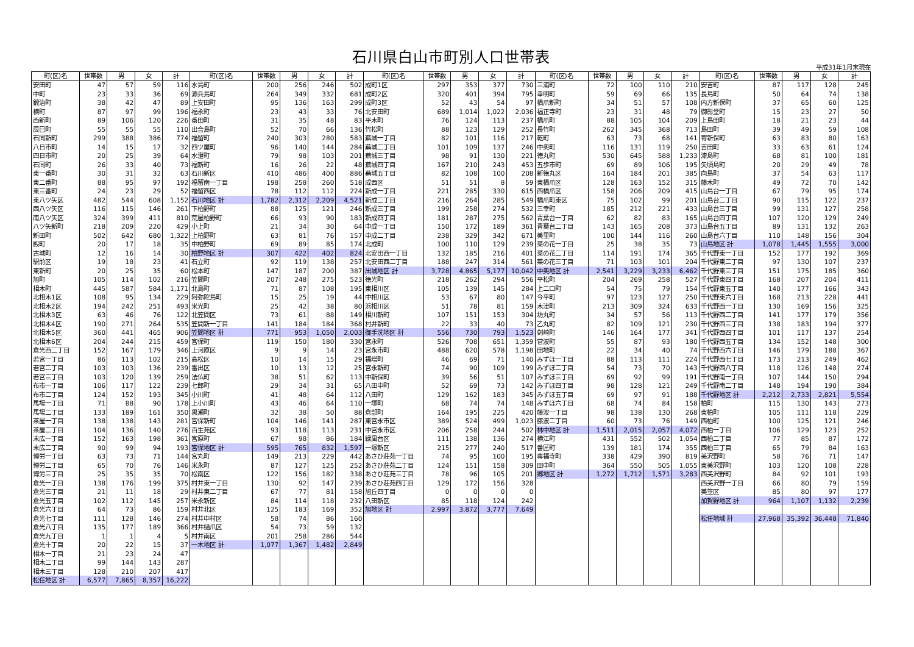石川県白山市町別人口世帯表
平成31年1月末現在
| 町(区)名 | 世帯数 | 男 | 女 | 計 | 町(区)名 | 世帯数 | 男 | 女 | 計 | 町(区)名 | 世帯数 | 男 | 女 | 計 | 町(区)名 | 世帯数 | 男 | 女 | 計 | 町(区)名 | 世帯数 | 男 | 女 | 計 |
| --- | --- | --- | --- | --- | --- | --- | --- | --- | --- | --- | --- | --- | --- | --- | --- | --- | --- | --- | --- | --- | --- | --- | --- | --- |
| 安田町 | 47 | 57 | 59 | 116 | 水島町 | 200 | 256 | 246 | 502 | 成町1区 | 297 | 353 | 377 | 730 | 三浦町 | 72 | 100 | 110 | 210 | 安吉町 | 87 | 117 | 128 | 245 |
| 中町 | 23 | 33 | 36 | 69 | 源兵島町 | 264 | 349 | 332 | 681 | 成町2区 | 320 | 401 | 394 | 795 | 幸明町 | 59 | 69 | 66 | 135 | 長島町 | 50 | 64 | 74 | 138 |
| 鍛治町 | 38 | 42 | 47 | 89 | 上安田町 | 95 | 136 | 163 | 299 | 成町3区 | 52 | 43 | 54 | 97 | 橋爪新町 | 34 | 51 | 57 | 108 | 内方新保町 | 37 | 65 | 60 | 125 |
| 横町 | 87 | 97 | 99 | 196 | 福永町 | 23 | 43 | 33 | 76 | 北安田町 | 689 | 1,014 | 1,022 | 2,036 | 福正寺町 | 23 | 31 | 48 | 79 | 御影堂町 | 15 | 23 | 27 | 50 |
| 西新町 | 89 | 106 | 120 | 226 | 番田町 | 31 | 35 | 48 | 83 | 平木町 | 76 | 124 | 113 | 237 | 橋爪町 | 88 | 105 | 104 | 209 | 上島田町 | 18 | 21 | 23 | 44 |
| 辰巳町 | 55 | 55 | 55 | 110 | 出合島町 | 52 | 70 | 66 | 136 | 竹松町 | 88 | 123 | 129 | 252 | 長竹町 | 262 | 345 | 368 | 713 | 島田町 | 39 | 49 | 59 | 108 |
| 石同新町 | 299 | 388 | 386 | 774 | 福留町 | 240 | 303 | 280 | 583 | 蕪城一丁目 | 82 | 101 | 116 | 217 | 乾町 | 63 | 73 | 68 | 141 | 寄新保町 | 63 | 83 | 80 | 163 |
| 八日市町 | 14 | 15 | 17 | 32 | 四ツ屋町 | 96 | 140 | 144 | 284 | 蕪城二丁目 | 101 | 109 | 137 | 246 | 中奥町 | 116 | 131 | 119 | 250 | 吉田町 | 33 | 63 | 61 | 124 |
| 四日市町 | 20 | 25 | 39 | 64 | 水澄町 | 79 | 98 | 103 | 201 | 蕪城三丁目 | 98 | 91 | 130 | 221 | 徳丸町 | 530 | 645 | 588 | 1,233 | 漆島町 | 68 | 81 | 100 | 181 |
| 石同町 | 26 | 33 | 40 | 73 | 福新町 | 16 | 26 | 22 | 48 | 蕪城四丁目 | 167 | 210 | 243 | 453 | 五歩市町 | 69 | 89 | 106 | 195 | 矢頃島町 | 20 | 29 | 49 | 78 |
| 東一番町 | 30 | 31 | 32 | 63 | 石川新区 | 410 | 486 | 400 | 886 | 蕪城五丁目 | 82 | 108 | 100 | 208 | 新徳丸区 | 164 | 184 | 201 | 385 | 向島町 | 37 | 54 | 63 | 117 |
| 東二番町 | 88 | 95 | 97 | 192 | 福留南一丁目 | 198 | 258 | 260 | 518 | 成西区 | 51 | 51 | 8 | 59 | 東橋爪区 | 128 | 163 | 152 | 315 | 藤木町 | 49 | 72 | 70 | 142 |
| 東三番町 | 24 | 23 | 29 | 52 | 福留西区 | 78 | 112 | 112 | 224 | 新成一丁目 | 221 | 285 | 330 | 615 | 西橋爪区 | 158 | 206 | 209 | 415 | 山島台一丁目 | 67 | 79 | 95 | 174 |
| 東八ツ矢区 | 482 | 544 | 608 | 1,152 | 石川地区 計 | 1,782 | 2,312 | 2,209 | 4,521 | 新成二丁目 | 216 | 264 | 285 | 549 | 橋爪町東区 | 75 | 102 | 99 | 201 | 山島台二丁目 | 90 | 115 | 122 | 237 |
| 西八ツ矢区 | 116 | 115 | 146 | 261 | 下柏野町 | 88 | 125 | 121 | 246 | 新成三丁目 | 199 | 258 | 274 | 532 | 三幸町 | 185 | 212 | 221 | 433 | 山島台三丁目 | 99 | 131 | 127 | 258 |
| 南八ツ矢区 | 324 | 399 | 411 | 810 | 荒屋柏野町 | 66 | 93 | 90 | 183 | 新成四丁目 | 181 | 287 | 275 | 562 | 青葉台一丁目 | 62 | 82 | 83 | 165 | 山島台四丁目 | 107 | 120 | 129 | 249 |
| 八ツ矢新町 | 218 | 209 | 220 | 429 | 小上町 | 21 | 34 | 30 | 64 | 中成一丁目 | 150 | 172 | 189 | 361 | 青葉台二丁目 | 143 | 165 | 208 | 373 | 山島台五丁目 | 89 | 131 | 132 | 263 |
| 新田町 | 502 | 642 | 680 | 1,322 | 上柏野町 | 63 | 81 | 76 | 157 | 中成二丁目 | 238 | 329 | 342 | 671 | 美里町 | 100 | 144 | 116 | 260 | 山島台六丁目 | 110 | 148 | 156 | 304 |
| 殿町 | 20 | 17 | 18 | 35 | 中柏野町 | 69 | 89 | 85 | 174 | 北成町 | 100 | 110 | 129 | 239 | 菜の花一丁目 | 25 | 38 | 35 | 73 | 山島地区 計 | 1,078 | 1,445 | 1,555 | 3,000 |
| 古城町 | 12 | 16 | 14 | 30 | 柏野地区 計 | 307 | 422 | 402 | 824 | 北安田西一丁目 | 132 | 185 | 216 | 401 | 菜の花二丁目 | 114 | 191 | 174 | 365 | 千代野東一丁目 | 152 | 177 | 192 | 369 |
| 駅前区 | 19 | 18 | 23 | 41 | 石立町 | 92 | 119 | 138 | 257 | 北安田西二丁目 | 188 | 247 | 314 | 561 | 菜の花三丁目 | 71 | 103 | 101 | 204 | 千代野東二丁目 | 97 | 130 | 107 | 237 |
| 東新町 | 20 | 25 | 35 | 60 | 松本町 | 147 | 187 | 200 | 387 | 出城地区 計 | 3,728 | 4,865 | 5,177 | 10,042 | 中奥地区 計 | 2,541 | 3,229 | 3,233 | 6,462 | 千代野東三丁目 | 151 | 175 | 185 | 360 |
| 旭町 | 105 | 114 | 102 | 216 | 笠間町 | 207 | 248 | 275 | 523 | 徳光町 | 218 | 262 | 294 | 556 | 平松町 | 204 | 269 | 258 | 527 | 千代野東四丁目 | 168 | 207 | 204 | 411 |
| 相木町 | 445 | 587 | 584 | 1,171 | 北島町 | 71 | 87 | 108 | 195 | 東相川区 | 105 | 139 | 145 | 284 | 上二口町 | 54 | 75 | 79 | 154 | 千代野東五丁目 | 140 | 177 | 166 | 343 |
| 北相木1区 | 108 | 95 | 134 | 229 | 阿弥陀島町 | 15 | 25 | 19 | 44 | 中相川区 | 53 | 67 | 80 | 147 | 今平町 | 97 | 123 | 127 | 250 | 千代野東六丁目 | 168 | 213 | 228 | 441 |
| 北相木2区 | 194 | 242 | 251 | 493 | 米光町 | 25 | 42 | 38 | 80 | 浜相川区 | 51 | 78 | 81 | 159 | 木津町 | 213 | 309 | 324 | 633 | 千代野西一丁目 | 130 | 169 | 156 | 325 |
| 北相木3区 | 63 | 46 | 76 | 122 | 北笠間区 | 73 | 61 | 88 | 149 | 相川新町 | 107 | 151 | 153 | 304 | 坊丸町 | 34 | 57 | 56 | 113 | 千代野西二丁目 | 141 | 177 | 179 | 356 |
| 北相木4区 | 190 | 271 | 264 | 535 | 笠間新一丁目 | 141 | 184 | 184 | 368 | 村井新町 | 22 | 33 | 40 | 73 | 乙丸町 | 82 | 109 | 121 | 230 | 千代野西三丁目 | 138 | 183 | 194 | 377 |
| 北相木5区 | 360 | 441 | 465 | 906 | 笠間地区 計 | 771 | 953 | 1,050 | 2,003 | 御手洗地区 計 | 556 | 730 | 793 | 1,523 | 剣崎町 | 146 | 164 | 177 | 341 | 千代野西四丁目 | 101 | 117 | 137 | 254 |
| 北相木6区 | 204 | 244 | 215 | 459 | 宮保町 | 119 | 150 | 180 | 330 | 宮永町 | 526 | 708 | 651 | 1,359 | 菅波町 | 55 | 87 | 93 | 180 | 千代野西五丁目 | 134 | 152 | 148 | 300 |
| 倉光西二丁目 | 152 | 167 | 179 | 346 | 上河原区 | 9 | 9 | 14 | 23 | 宮永市町 | 488 | 620 | 578 | 1,198 | 田地町 | 22 | 34 | 40 | 74 | 千代野西六丁目 | 146 | 179 | 188 | 367 |
| 若宮一丁目 | 86 | 113 | 102 | 215 | 高松区 | 10 | 14 | 15 | 29 | 福増町 | 46 | 69 | 71 | 140 | みずほ一丁目 | 88 | 113 | 111 | 224 | 千代野西七丁目 | 173 | 213 | 249 | 462 |
| 若宮二丁目 | 103 | 103 | 136 | 239 | 番出区 | 10 | 13 | 12 | 25 | 宮永新町 | 74 | 90 | 109 | 199 | みずほ二丁目 | 54 | 73 | 70 | 143 | 千代野西八丁目 | 118 | 126 | 148 | 274 |
| 若宮三丁目 | 103 | 120 | 139 | 259 | 法仏町 | 38 | 51 | 62 | 113 | 中新保町 | 39 | 56 | 51 | 107 | みずほ三丁目 | 69 | 92 | 99 | 191 | 千代野南一丁目 | 107 | 144 | 150 | 294 |
| 布市一丁目 | 106 | 117 | 122 | 239 | 七郎町 | 29 | 34 | 31 | 65 | 八田中町 | 52 | 69 | 73 | 142 | みずほ四丁目 | 98 | 128 | 121 | 249 | 千代野南二丁目 | 148 | 194 | 190 | 384 |
| 布市二丁目 | 124 | 152 | 193 | 345 | 小川町 | 41 | 48 | 64 | 112 | 八田町 | 129 | 162 | 183 | 345 | みずほ五丁目 | 69 | 97 | 91 | 188 | 千代野地区 計 | 2,212 | 2,733 | 2,821 | 5,554 |
| 馬場一丁目 | 71 | 88 | 90 | 178 | 上小川町 | 43 | 46 | 64 | 110 | 一塚町 | 68 | 74 | 74 | 148 | みずほ六丁目 | 68 | 74 | 84 | 158 | 柏町 | 115 | 130 | 143 | 273 |
| 馬場二丁目 | 133 | 189 | 161 | 350 | 黒瀬町 | 32 | 38 | 50 | 88 | 倉部町 | 164 | 195 | 225 | 420 | 藤波一丁目 | 98 | 138 | 130 | 268 | 東柏町 | 105 | 111 | 118 | 229 |
| 茶屋一丁目 | 138 | 138 | 143 | 281 | 宮保新町 | 104 | 146 | 141 | 287 | 東宮永市区 | 389 | 524 | 499 | 1,023 | 藤波二丁目 | 60 | 73 | 76 | 149 | 西柏町 | 100 | 125 | 121 | 246 |
| 茶屋二丁目 | 104 | 136 | 140 | 276 | 百生苑区 | 93 | 118 | 113 | 231 | 中宮永市区 | 206 | 258 | 244 | 502 | 林中地区 計 | 1,511 | 2,015 | 2,057 | 4,072 | 西柏一丁目 | 106 | 129 | 123 | 252 |
| 末広一丁目 | 152 | 163 | 198 | 361 | 宮原町 | 67 | 98 | 86 | 184 | 緑風台区 | 111 | 138 | 136 | 274 | 横江町 | 431 | 552 | 502 | 1,054 | 西柏二丁目 | 77 | 85 | 87 | 172 |
| 末広二丁目 | 90 | 99 | 94 | 193 | 宮保地区 計 | 595 | 765 | 832 | 1,597 | 一塚新区 | 215 | 277 | 240 | 517 | 番匠町 | 139 | 181 | 174 | 355 | 西柏三丁目 | 65 | 79 | 84 | 163 |
| 博労一丁目 | 63 | 73 | 71 | 144 | 宮丸町 | 149 | 213 | 229 | 442 | あさひ荘苑一丁目 | 74 | 95 | 100 | 195 | 専福寺町 | 338 | 429 | 390 | 819 | 美沢野町 | 58 | 76 | 71 | 147 |
| 博労二丁目 | 65 | 70 | 76 | 146 | 米永町 | 87 | 127 | 125 | 252 | あさひ荘苑二丁目 | 124 | 151 | 158 | 309 | 田中町 | 364 | 550 | 505 | 1,055 | 東美沢野町 | 103 | 120 | 108 | 228 |
| 博労三丁目 | 25 | 35 | 35 | 70 | 松南区 | 122 | 156 | 182 | 338 | あさひ荘苑三丁目 | 78 | 96 | 105 | 201 | 郷地区 計 | 1,272 | 1,712 | 1,571 | 3,283 | 西美沢野町 | 84 | 92 | 101 | 193 |
| 倉光一丁目 | 138 | 176 | 199 | 375 | 村井東一丁目 | 130 | 92 | 147 | 239 | あさひ荘苑四丁目 | 129 | 172 | 156 | 328 | | | | | | 西美沢野一丁目 | 66 | 80 | 79 | 159 |
| 倉光三丁目 | 21 | 11 | 18 | 29 | 村井東二丁目 | 67 | 77 | 81 | 158 | 旭丘四丁目 | 0 | 0 | 0 | 0 | | | | | | 美笠区 | 85 | 80 | 97 | 177 |
| 倉光五丁目 | 102 | 112 | 145 | 257 | 米永新区 | 84 | 114 | 118 | 232 | 八田新区 | 85 | 118 | 124 | 242 | | | | | | 加賀野地区 計 | 964 | 1,107 | 1,132 | 2,239 |
| 倉光六丁目 | 64 | 73 | 86 | 159 | 村井北区 | 125 | 183 | 169 | 352 | 旭地区 計 | 2,997 | 3,872 | 3,777 | 7,649 | | | | | | | | | | |
| 倉光七丁目 | 111 | 128 | 146 | 274 | 村井中村区 | 58 | 74 | 86 | 160 | | | | | | | | | | | 松任地域 計 | 27,968 | 35,392 | 36,448 | 71,840 |
| 倉光八丁目 | 135 | 177 | 189 | 366 | 村井樋爪区 | 54 | 73 | 59 | 132 | | | | | | | | | | | | | | | |
| 倉光九丁目 | 1 | 1 | 4 | 5 | 村井南区 | 201 | 258 | 286 | 544 | | | | | | | | | | | | | | | |
| 倉光十丁目 | 20 | 22 | 15 | 37 | 一木地区 計 | 1,077 | 1,367 | 1,482 | 2,849 | | | | | | | | | | | | | | | |
| 相木一丁目 | 21 | 23 | 24 | 47 | | | | | | | | | | | | | | | | | | | | |
| 相木二丁目 | 99 | 144 | 143 | 287 | | | | | | | | | | | | | | | | | | | | |
| 相木三丁目 | 128 | 210 | 207 | 417 | | | | | | | | | | | | | | | | | | | | |
| 松任地区 計 | 6,577 | 7,865 | 8,357 | 16,222 | | | | | | | | | | | | | | | | | | | | |